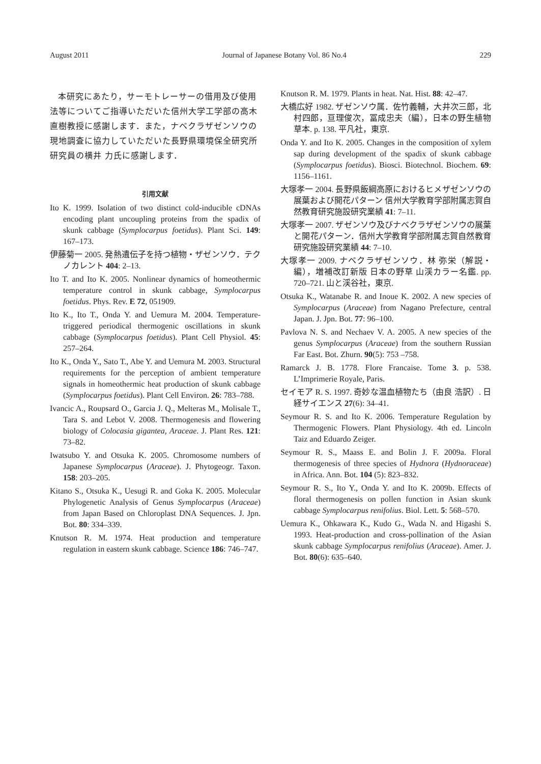August 2011 Journal of Japanese Botany Vol. 86 No.4 229
本研究にあたり，サーモトレーサーの借用及び使用法等についてご指導いただいた信州大学工学部の高木直樹教授に感謝します．また，ナベクラザゼンソウの現地調査に協力していただいた長野県環境保全研究所研究員の横井 力氏に感謝します．
引用文献
Ito K. 1999. Isolation of two distinct cold-inducible cDNAs encoding plant uncoupling proteins from the spadix of skunk cabbage (Symplocarpus foetidus). Plant Sci. 149: 167–173.
伊藤菊一 2005. 発熱遺伝子を持つ植物・ザゼンソウ．テクノカレント 404: 2–13.
Ito T. and Ito K. 2005. Nonlinear dynamics of homeothermic temperature control in skunk cabbage, Symplocarpus foetidus. Phys. Rev. E 72, 051909.
Ito K., Ito T., Onda Y. and Uemura M. 2004. Temperature-triggered periodical thermogenic oscillations in skunk cabbage (Symplocarpus foetidus). Plant Cell Physiol. 45: 257–264.
Ito K., Onda Y., Sato T., Abe Y. and Uemura M. 2003. Structural requirements for the perception of ambient temperature signals in homeothermic heat production of skunk cabbage (Symplocarpus foetidus). Plant Cell Environ. 26: 783–788.
Ivancic A., Roupsard O., Garcia J. Q., Melteras M., Molisale T., Tara S. and Lebot V. 2008. Thermogenesis and flowering biology of Colocasia gigantea, Araceae. J. Plant Res. 121: 73–82.
Iwatsubo Y. and Otsuka K. 2005. Chromosome numbers of Japanese Symplocarpus (Araceae). J. Phytogeogr. Taxon. 158: 203–205.
Kitano S., Otsuka K., Uesugi R. and Goka K. 2005. Molecular Phylogenetic Analysis of Genus Symplocarpus (Araceae) from Japan Based on Chloroplast DNA Sequences. J. Jpn. Bot. 80: 334–339.
Knutson R. M. 1974. Heat production and temperature regulation in eastern skunk cabbage. Science 186: 746–747.
Knutson R. M. 1979. Plants in heat. Nat. Hist. 88: 42–47.
大橋広好 1982. ザゼンソウ属．佐竹義輔，大井次三郎，北村四郎，亘理俊次，冨成忠夫（編），日本の野生植物草本. p. 138. 平凡社，東京.
Onda Y. and Ito K. 2005. Changes in the composition of xylem sap during development of the spadix of skunk cabbage (Symplocarpus foetidus). Biosci. Biotechnol. Biochem. 69: 1156–1161.
大塚孝一 2004. 長野県飯綱高原におけるヒメザゼンソウの展葉および開花パターン 信州大学教育学部附属志賀自然教育研究施設研究業績 41: 7–11.
大塚孝一 2007. ザゼンソウ及びナベクラザゼンソウの展葉と開花パターン．信州大学教育学部附属志賀自然教育研究施設研究業績 44: 7–10.
大塚孝一 2009. ナベクラザゼンソウ．林 弥栄（解説・編），増補改訂新版 日本の野草 山渓カラー名鑑. pp. 720–721. 山と渓谷社，東京.
Otsuka K., Watanabe R. and Inoue K. 2002. A new species of Symplocarpus (Araceae) from Nagano Prefecture, central Japan. J. Jpn. Bot. 77: 96–100.
Pavlova N. S. and Nechaev V. A. 2005. A new species of the genus Symplocarpus (Araceae) from the southern Russian Far East. Bot. Zhurn. 90(5): 753 –758.
Ramarck J. B. 1778. Flore Francaise. Tome 3. p. 538. L’Imprimerie Royale, Paris.
セイモア R. S. 1997. 奇妙な温血植物たち（由良 浩訳）. 日経サイエンス 27(6): 34–41.
Seymour R. S. and Ito K. 2006. Temperature Regulation by Thermogenic Flowers. Plant Physiology. 4th ed. Lincoln Taiz and Eduardo Zeiger.
Seymour R. S., Maass E. and Bolin J. F. 2009a. Floral thermogenesis of three species of Hydnora (Hydnoraceae) in Africa. Ann. Bot. 104 (5): 823–832.
Seymour R. S., Ito Y., Onda Y. and Ito K. 2009b. Effects of floral thermogenesis on pollen function in Asian skunk cabbage Symplocarpus renifolius. Biol. Lett. 5: 568–570.
Uemura K., Ohkawara K., Kudo G., Wada N. and Higashi S. 1993. Heat-production and cross-pollination of the Asian skunk cabbage Symplocarpus renifolius (Araceae). Amer. J. Bot. 80(6): 635–640.